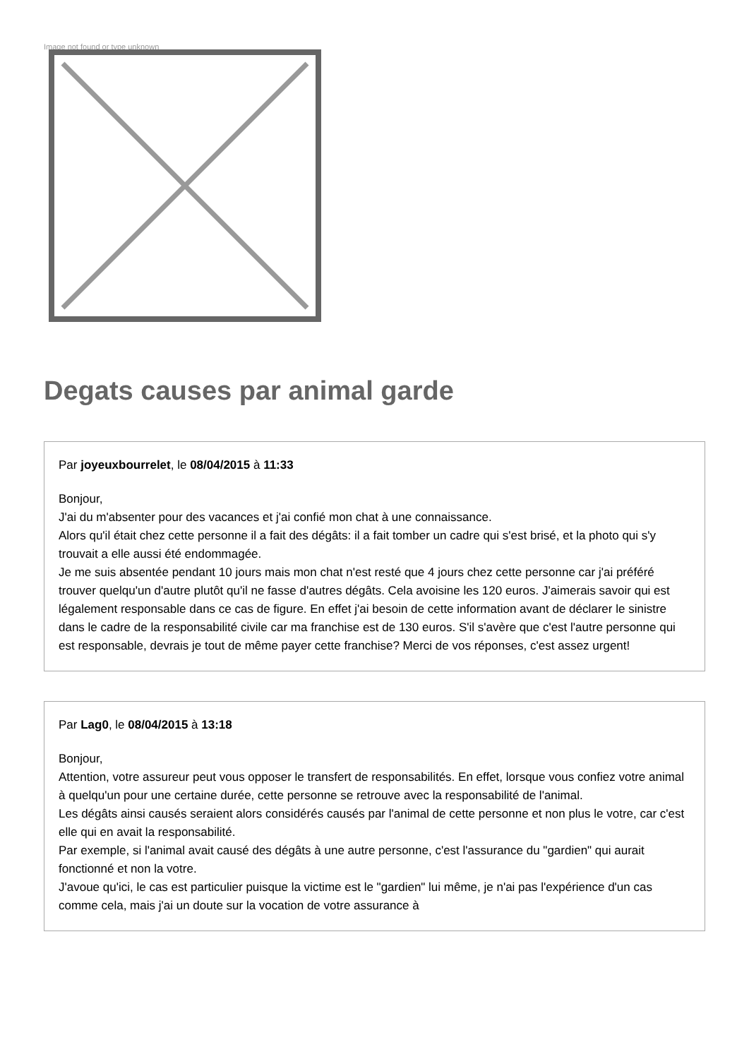Image not found or type unknown
Degats causes par animal garde
Par joyeuxbourrelet, le 08/04/2015 à 11:33
Bonjour,
J'ai du m'absenter pour des vacances et j'ai confié mon chat à une connaissance.
Alors qu'il était chez cette personne il a fait des dégâts: il a fait tomber un cadre qui s'est brisé, et la photo qui s'y trouvait a elle aussi été endommagée.
Je me suis absentée pendant 10 jours mais mon chat n'est resté que 4 jours chez cette personne car j'ai préféré trouver quelqu'un d'autre plutôt qu'il ne fasse d'autres dégâts. Cela avoisine les 120 euros. J'aimerais savoir qui est légalement responsable dans ce cas de figure. En effet j'ai besoin de cette information avant de déclarer le sinistre dans le cadre de la responsabilité civile car ma franchise est de 130 euros. S'il s'avère que c'est l'autre personne qui est responsable, devrais je tout de même payer cette franchise? Merci de vos réponses, c'est assez urgent!
Par Lag0, le 08/04/2015 à 13:18
Bonjour,
Attention, votre assureur peut vous opposer le transfert de responsabilités. En effet, lorsque vous confiez votre animal à quelqu'un pour une certaine durée, cette personne se retrouve avec la responsabilité de l'animal.
Les dégâts ainsi causés seraient alors considérés causés par l'animal de cette personne et non plus le votre, car c'est elle qui en avait la responsabilité.
Par exemple, si l'animal avait causé des dégâts à une autre personne, c'est l'assurance du "gardien" qui aurait fonctionné et non la votre.
J'avoue qu'ici, le cas est particulier puisque la victime est le "gardien" lui même, je n'ai pas l'expérience d'un cas comme cela, mais j'ai un doute sur la vocation de votre assurance à